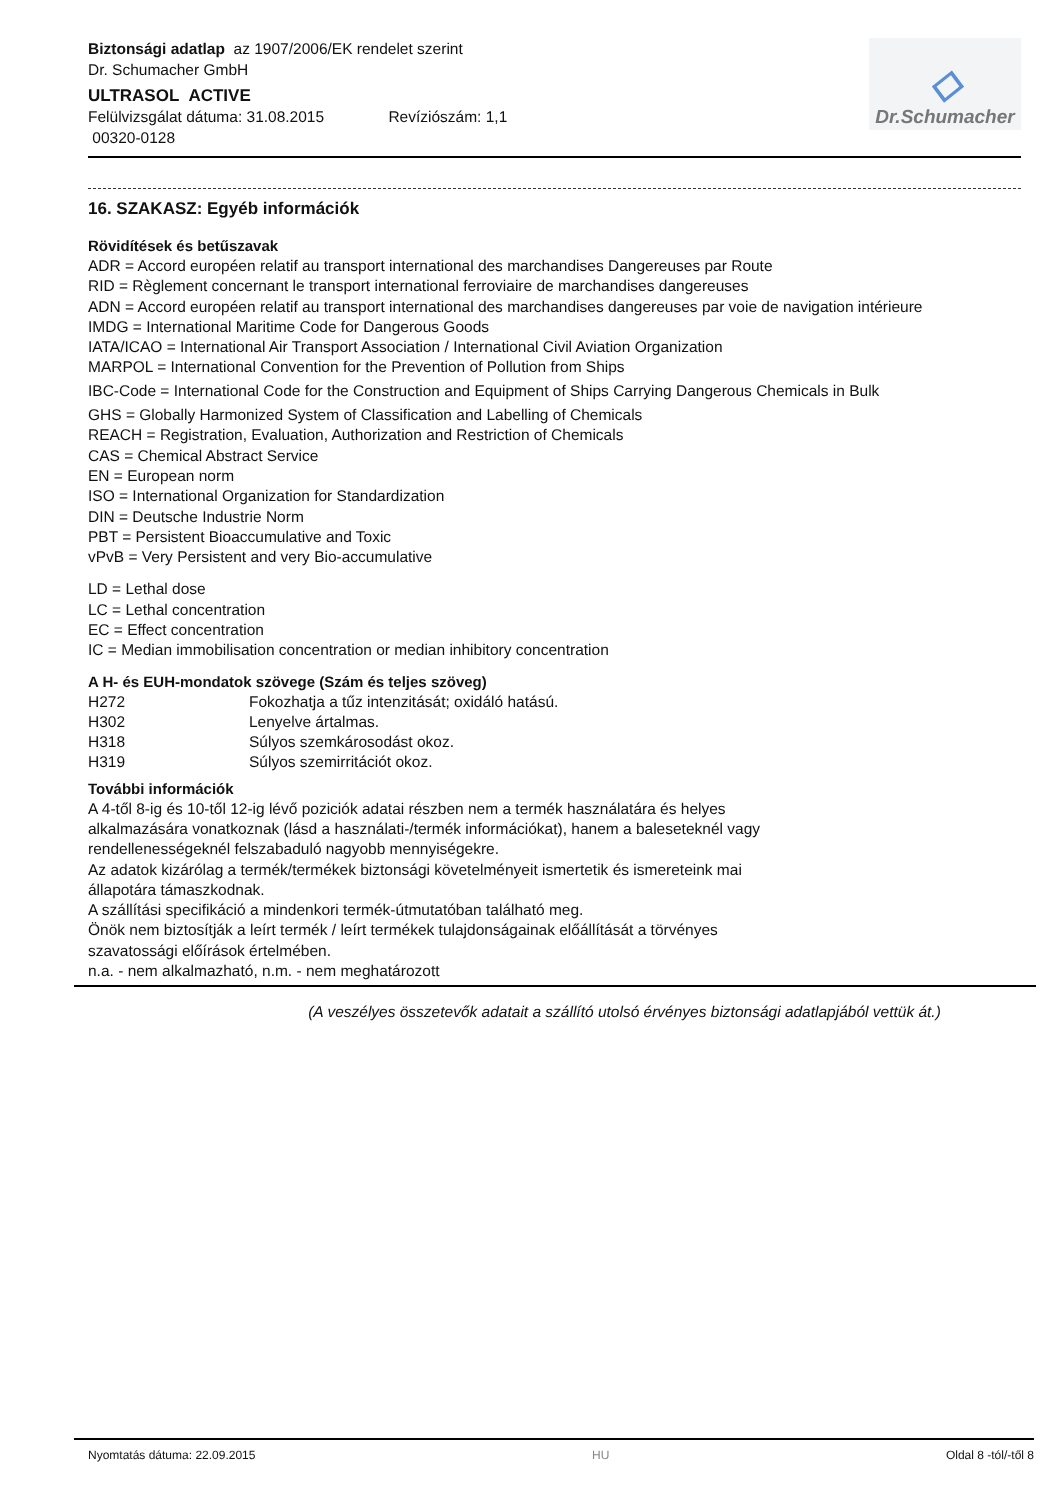Biztonsági adatlap az 1907/2006/EK rendelet szerint
Dr. Schumacher GmbH
ULTRASOL ACTIVE
Felülvizsgálat dátuma: 31.08.2015 Revíziószám: 1,1
00320-0128
◇
Dr.Schumacher
16. SZAKASZ: Egyéb információk
Rövidítések és betűszavak
ADR = Accord européen relatif au transport international des marchandises Dangereuses par Route
RID = Règlement concernant le transport international ferroviaire de marchandises dangereuses
ADN = Accord européen relatif au transport international des marchandises dangereuses par voie de navigation intérieure
IMDG = International Maritime Code for Dangerous Goods
IATA/ICAO = International Air Transport Association / International Civil Aviation Organization
MARPOL = International Convention for the Prevention of Pollution from Ships
IBC-Code = International Code for the Construction and Equipment of Ships Carrying Dangerous Chemicals in Bulk
GHS = Globally Harmonized System of Classification and Labelling of Chemicals
REACH = Registration, Evaluation, Authorization and Restriction of Chemicals
CAS = Chemical Abstract Service
EN = European norm
ISO = International Organization for Standardization
DIN = Deutsche Industrie Norm
PBT = Persistent Bioaccumulative and Toxic
vPvB = Very Persistent and very Bio-accumulative
LD = Lethal dose
LC = Lethal concentration
EC = Effect concentration
IC = Median immobilisation concentration or median inhibitory concentration
A H- és EUH-mondatok szövege (Szám és teljes szöveg)
| H272 | Fokozhatja a tűz intenzitását; oxidáló hatású. |
| H302 | Lenyelve ártalmas. |
| H318 | Súlyos szemkárosodást okoz. |
| H319 | Súlyos szemirritációt okoz. |
További információk
A 4-től 8-ig és 10-től 12-ig lévő poziciók adatai részben nem a termék használatára és helyes
alkalmazására vonatkoznak (lásd a használati-/termék információkat), hanem a baleseteknél vagy
rendellenességeknél felszabaduló nagyobb mennyiségekre.
Az adatok kizárólag a termék/termékek biztonsági követelményeit ismertetik és ismereteink mai
állapotára támaszkodnak.
A szállítási specifikáció a mindenkori termék-útmutatóban található meg.
Önök nem biztosítják a leírt termék / leírt termékek tulajdonságainak előállítását a törvényes
szavatossági előírások értelmében.
n.a. - nem alkalmazható, n.m. - nem meghatározott
(A veszélyes összetevők adatait a szállító utolsó érvényes biztonsági adatlapjából vettük át.)
Nyomtatás dátuma: 22.09.2015 HU Oldal 8 -tól/-től 8